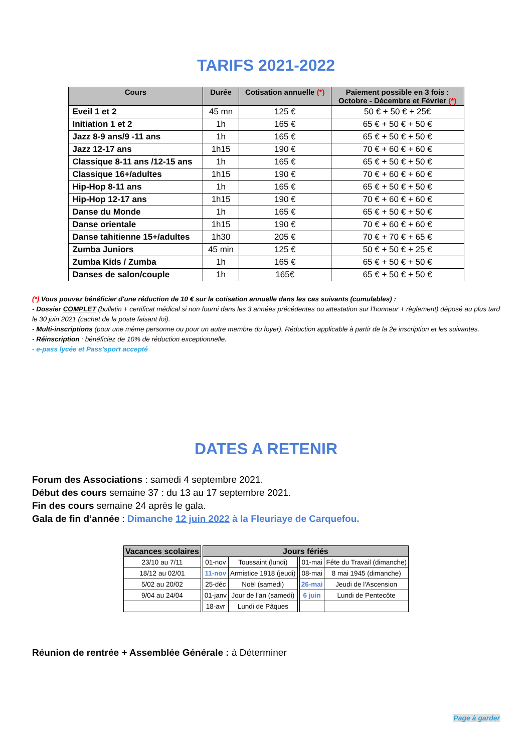TARIFS 2021-2022
| Cours | Durée | Cotisation annuelle (*) | Paiement possible en 3 fois : Octobre - Décembre et Février (*) |
| --- | --- | --- | --- |
| Eveil 1 et 2 | 45 mn | 125 € | 50 € + 50 € + 25€ |
| Initiation 1 et 2 | 1h | 165 € | 65 € + 50 € + 50 € |
| Jazz 8-9 ans/9 -11 ans | 1h | 165 € | 65 € + 50 € + 50 € |
| Jazz 12-17 ans | 1h15 | 190 € | 70 € + 60 € + 60 € |
| Classique 8-11 ans /12-15 ans | 1h | 165 € | 65 € + 50 € + 50 € |
| Classique 16+/adultes | 1h15 | 190 € | 70 € + 60 € + 60 € |
| Hip-Hop 8-11 ans | 1h | 165 € | 65 € + 50 € + 50 € |
| Hip-Hop 12-17 ans | 1h15 | 190 € | 70 € + 60 € + 60 € |
| Danse du Monde | 1h | 165 € | 65 € + 50 € + 50 € |
| Danse orientale | 1h15 | 190 € | 70 € + 60 € + 60 € |
| Danse tahitienne 15+/adultes | 1h30 | 205 € | 70 € + 70 € + 65 € |
| Zumba Juniors | 45 min | 125 € | 50 € + 50 € + 25 € |
| Zumba Kids / Zumba | 1h | 165 € | 65 € + 50 € + 50 € |
| Danses de salon/couple | 1h | 165€ | 65 € + 50 € + 50 € |
(*) Vous pouvez bénéficier d'une réduction de 10 € sur la cotisation annuelle dans les cas suivants (cumulables) :
- Dossier COMPLET (bulletin + certificat médical si non fourni dans les 3 années précédentes ou attestation sur l’honneur + règlement) déposé au plus tard le 30 juin 2021 (cachet de la poste faisant foi).
- Multi-inscriptions (pour une même personne ou pour un autre membre du foyer). Réduction applicable à partir de la 2e inscription et les suivantes.
- Réinscription : bénéficiez de 10% de réduction exceptionnelle.
- e-pass lycée et Pass’sport accepté
DATES A RETENIR
Forum des Associations : samedi 4 septembre 2021.
Début des cours semaine 37 : du 13 au 17 septembre 2021.
Fin des cours semaine 24 après le gala.
Gala de fin d’année : Dimanche 12 juin 2022 à la Fleuriaye de Carquefou.
| Vacances scolaires | | Jours fériés | | | | |
| 23/10 au 7/11 | | 01-nov | Toussaint (lundi) | | 01-mai | Fête du Travail (dimanche) |
| 18/12 au 02/01 | | 11-nov | Armistice 1918 (jeudi) | | 08-mai | 8 mai 1945 (dimanche) |
| 5/02 au 20/02 | | 25-déc | Noël (samedi) | | 26-mai | Jeudi de l'Ascension |
| 9/04 au 24/04 | | 01-janv | Jour de l'an (samedi) | | 6 juin | Lundi de Pentecôte |
| | | 18-avr | Lundi de Pâques | | | |
Réunion de rentrée + Assemblée Générale : à Déterminer
Page à garder